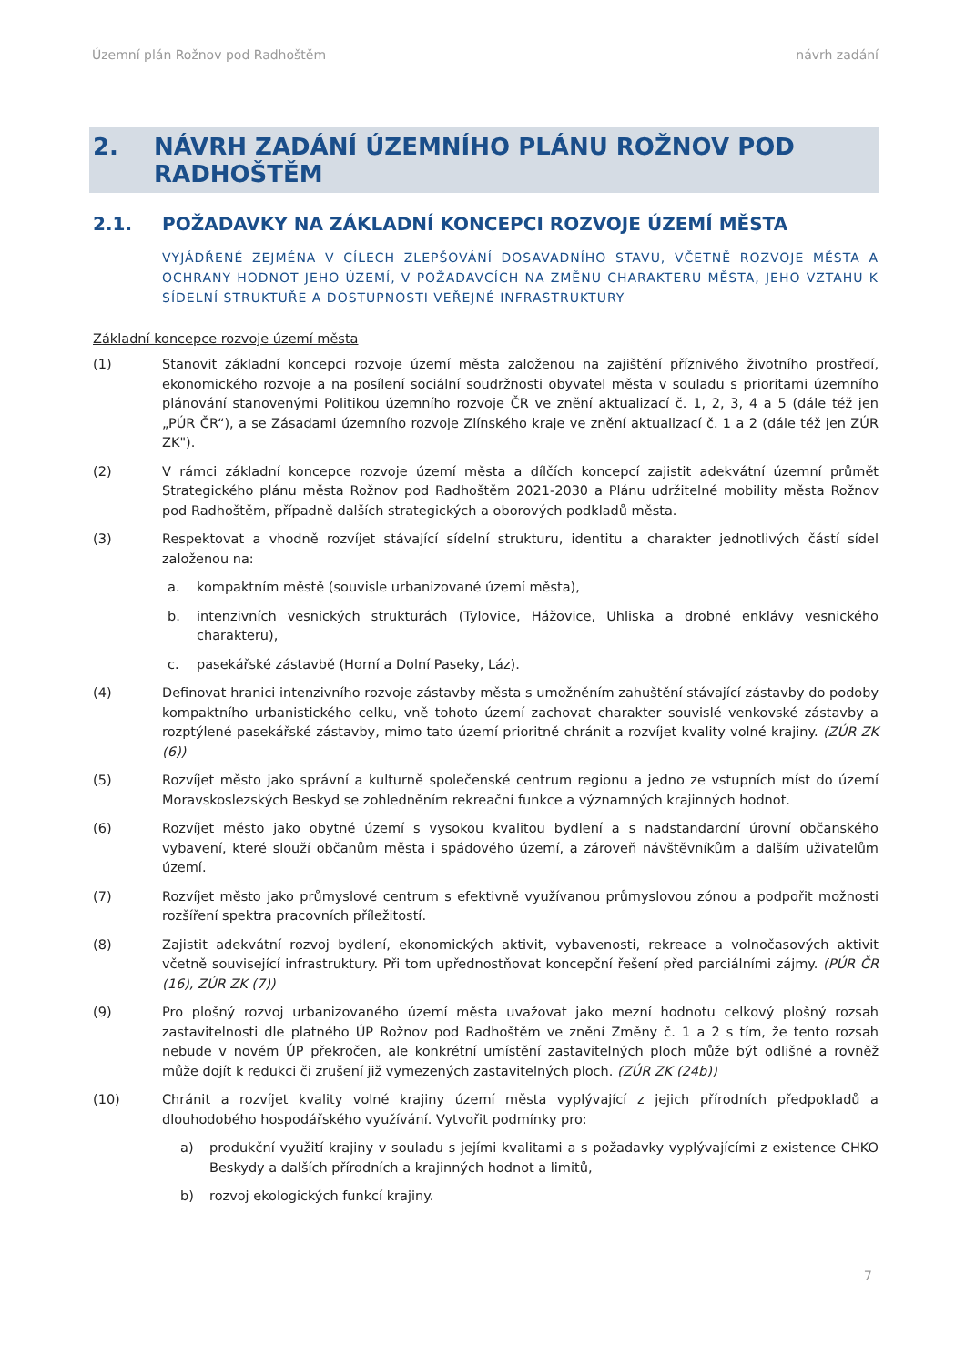Územní plán Rožnov pod Radhoštěm návrh zadání
2. NÁVRH ZADÁNÍ ÚZEMNÍHO PLÁNU ROŽNOV POD RADHOŠTĚM
2.1. POŽADAVKY NA ZÁKLADNÍ KONCEPCI ROZVOJE ÚZEMÍ MĚSTA
VYJÁDŘENÉ ZEJMÉNA V CÍLECH ZLEPŠOVÁNÍ DOSAVADNÍHO STAVU, VČETNĚ ROZVOJE MĚSTA A OCHRANY HODNOT JEHO ÚZEMÍ, V POŽADAVCÍCH NA ZMĚNU CHARAKTERU MĚSTA, JEHO VZTAHU K SÍDELNÍ STRUKTUŘE A DOSTUPNOSTI VEŘEJNÉ INFRASTRUKTURY
Základní koncepce rozvoje území města
(1) Stanovit základní koncepci rozvoje území města založenou na zajištění příznivého životního prostředí, ekonomického rozvoje a na posílení sociální soudržnosti obyvatel města v souladu s prioritami územního plánování stanovenými Politikou územního rozvoje ČR ve znění aktualizací č. 1, 2, 3, 4 a 5 (dále též jen „PÚR ČR“), a se Zásadami územního rozvoje Zlínského kraje ve znění aktualizací č. 1 a 2 (dále též jen ZÚR ZK").
(2) V rámci základní koncepce rozvoje území města a dílčích koncepcí zajistit adekvátní územní průmět Strategického plánu města Rožnov pod Radhoštěm 2021-2030 a Plánu udržitelné mobility města Rožnov pod Radhoštěm, případně dalších strategických a oborových podkladů města.
(3) Respektovat a vhodně rozvíjet stávající sídelní strukturu, identitu a charakter jednotlivých částí sídel založenou na:
a. kompaktním městě (souvisle urbanizované území města),
b. intenzivních vesnických strukturách (Tylovice, Hážovice, Uhliska a drobné enklávy vesnického charakteru),
c. pasekářské zástavbě (Horní a Dolní Paseky, Láz).
(4) Definovat hranici intenzivního rozvoje zástavby města s umožněním zahuštění stávající zástavby do podoby kompaktního urbanistického celku, vně tohoto území zachovat charakter souvislé venkovské zástavby a rozptýlené pasekářské zástavby, mimo tato území prioritně chránit a rozvíjet kvality volné krajiny. (ZÚR ZK (6))
(5) Rozvíjet město jako správní a kulturně společenské centrum regionu a jedno ze vstupních míst do území Moravskoslezských Beskyd se zohledněním rekreační funkce a významných krajinných hodnot.
(6) Rozvíjet město jako obytné území s vysokou kvalitou bydlení a s nadstandardní úrovní občanského vybavení, které slouží občanům města i spádového území, a zároveň návštěvníkům a dalším uživatelům území.
(7) Rozvíjet město jako průmyslové centrum s efektivně využívanou průmyslovou zónou a podpořit možnosti rozšíření spektra pracovních příležitostí.
(8) Zajistit adekvátní rozvoj bydlení, ekonomických aktivit, vybavenosti, rekreace a volnočasových aktivit včetně související infrastruktury. Při tom upřednostňovat koncepční řešení před parciálními zájmy. (PÚR ČR (16), ZÚR ZK (7))
(9) Pro plošný rozvoj urbanizovaného území města uvažovat jako mezní hodnotu celkový plošný rozsah zastavitelnosti dle platného ÚP Rožnov pod Radhoštěm ve znění Změny č. 1 a 2 s tím, že tento rozsah nebude v novém ÚP překročen, ale konkrétní umístění zastavitelných ploch může být odlišné a rovněž může dojít k redukci či zrušení již vymezených zastavitelných ploch. (ZÚR ZK (24b))
(10) Chránit a rozvíjet kvality volné krajiny území města vyplývající z jejich přírodních předpokladů a dlouhodobého hospodářského využívání. Vytvořit podmínky pro:
a) produkční využití krajiny v souladu s jejími kvalitami a s požadavky vyplývajícími z existence CHKO Beskydy a dalších přírodních a krajinných hodnot a limitů,
b) rozvoj ekologických funkcí krajiny.
7